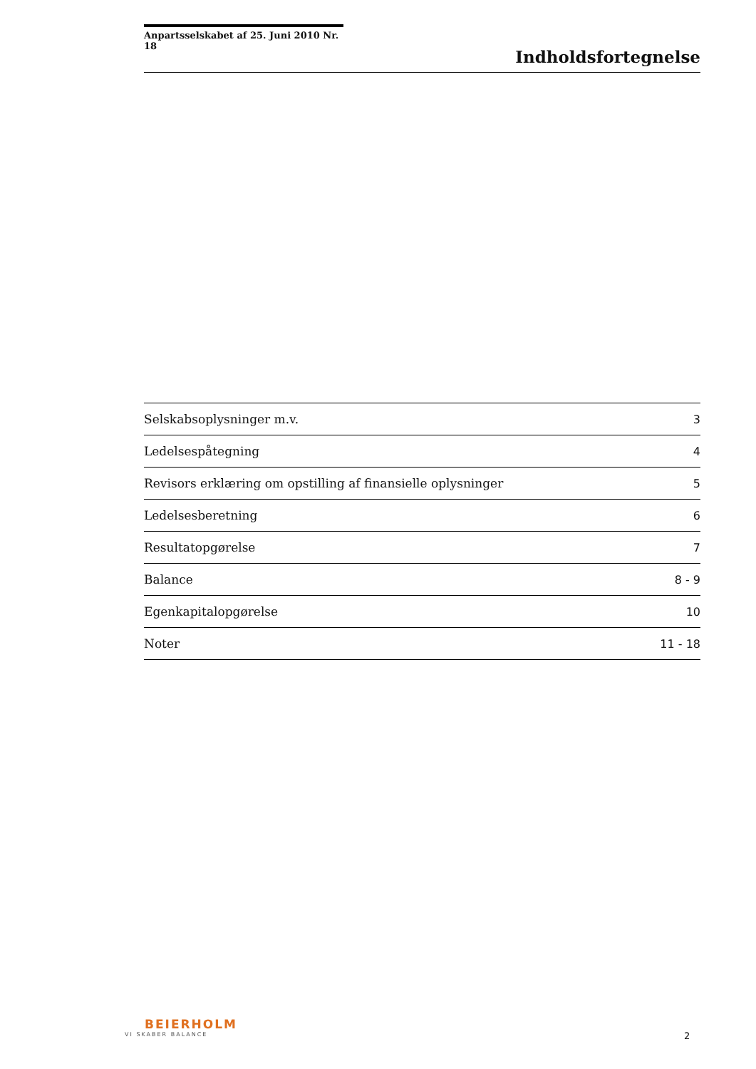Anpartsselskabet af 25. Juni 2010 Nr. 18
Indholdsfortegnelse
| Selskabsoplysninger m.v. | 3 |
| Ledelsespåtegning | 4 |
| Revisors erklæring om opstilling af finansielle oplysninger | 5 |
| Ledelsesberetning | 6 |
| Resultatopgørelse | 7 |
| Balance | 8 - 9 |
| Egenkapitalopgørelse | 10 |
| Noter | 11 - 18 |
BEIERHOLM
VI SKABER BALANCE
2